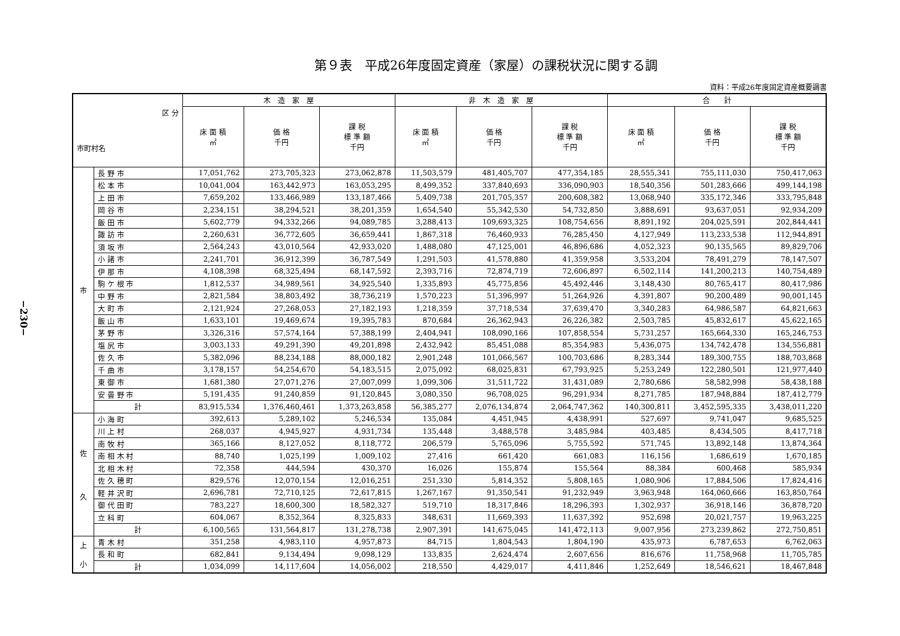−230−
第９表　平成26年度固定資産（家屋）の課税状況に関する調
資料：平成26年度固定資産概要調書
| 区 分 市町村名 | | 木 造 家 屋 | | | 非 木 造 家 屋 | | | 合 計 | | |
| --- | --- | --- | --- | --- | --- | --- | --- | --- | --- | --- |
| | | 床 面 積 ㎡ | 価 格 千円 | 課 税 標 準 額 千円 | 床 面 積 ㎡ | 価 格 千円 | 課 税 標 準 額 千円 | 床 面 積 ㎡ | 価 格 千円 | 課 税 標 準 額 千円 |
| 市 | 長 野 市 | 17,051,762 | 273,705,323 | 273,062,878 | 11,503,579 | 481,405,707 | 477,354,185 | 28,555,341 | 755,111,030 | 750,417,063 |
| | 松 本 市 | 10,041,004 | 163,442,973 | 163,053,295 | 8,499,352 | 337,840,693 | 336,090,903 | 18,540,356 | 501,283,666 | 499,144,198 |
| | 上 田 市 | 7,659,202 | 133,466,989 | 133,187,466 | 5,409,738 | 201,705,357 | 200,608,382 | 13,068,940 | 335,172,346 | 333,795,848 |
| | 岡 谷 市 | 2,234,151 | 38,294,521 | 38,201,359 | 1,654,540 | 55,342,530 | 54,732,850 | 3,888,691 | 93,637,051 | 92,934,209 |
| | 飯 田 市 | 5,602,779 | 94,332,266 | 94,089,785 | 3,288,413 | 109,693,325 | 108,754,656 | 8,891,192 | 204,025,591 | 202,844,441 |
| | 諏 訪 市 | 2,260,631 | 36,772,605 | 36,659,441 | 1,867,318 | 76,460,933 | 76,285,450 | 4,127,949 | 113,233,538 | 112,944,891 |
| | 須 坂 市 | 2,564,243 | 43,010,564 | 42,933,020 | 1,488,080 | 47,125,001 | 46,896,686 | 4,052,323 | 90,135,565 | 89,829,706 |
| | 小 諸 市 | 2,241,701 | 36,912,399 | 36,787,549 | 1,291,503 | 41,578,880 | 41,359,958 | 3,533,204 | 78,491,279 | 78,147,507 |
| | 伊 那 市 | 4,108,398 | 68,325,494 | 68,147,592 | 2,393,716 | 72,874,719 | 72,606,897 | 6,502,114 | 141,200,213 | 140,754,489 |
| | 駒 ケ 根 市 | 1,812,537 | 34,989,561 | 34,925,540 | 1,335,893 | 45,775,856 | 45,492,446 | 3,148,430 | 80,765,417 | 80,417,986 |
| | 中 野 市 | 2,821,584 | 38,803,492 | 38,736,219 | 1,570,223 | 51,396,997 | 51,264,926 | 4,391,807 | 90,200,489 | 90,001,145 |
| | 大 町 市 | 2,121,924 | 27,268,053 | 27,182,193 | 1,218,359 | 37,718,534 | 37,639,470 | 3,340,283 | 64,986,587 | 64,821,663 |
| | 飯 山 市 | 1,633,101 | 19,469,674 | 19,395,783 | 870,684 | 26,362,943 | 26,226,382 | 2,503,785 | 45,832,617 | 45,622,165 |
| | 茅 野 市 | 3,326,316 | 57,574,164 | 57,388,199 | 2,404,941 | 108,090,166 | 107,858,554 | 5,731,257 | 165,664,330 | 165,246,753 |
| | 塩 尻 市 | 3,003,133 | 49,291,390 | 49,201,898 | 2,432,942 | 85,451,088 | 85,354,983 | 5,436,075 | 134,742,478 | 134,556,881 |
| | 佐 久 市 | 5,382,096 | 88,234,188 | 88,000,182 | 2,901,248 | 101,066,567 | 100,703,686 | 8,283,344 | 189,300,755 | 188,703,868 |
| | 千 曲 市 | 3,178,157 | 54,254,670 | 54,183,515 | 2,075,092 | 68,025,831 | 67,793,925 | 5,253,249 | 122,280,501 | 121,977,440 |
| | 東 御 市 | 1,681,380 | 27,071,276 | 27,007,099 | 1,099,306 | 31,511,722 | 31,431,089 | 2,780,686 | 58,582,998 | 58,438,188 |
| | 安 曇 野 市 | 5,191,435 | 91,240,859 | 91,120,845 | 3,080,350 | 96,708,025 | 96,291,934 | 8,271,785 | 187,948,884 | 187,412,779 |
| | 計 | 83,915,534 | 1,376,460,461 | 1,373,263,858 | 56,385,277 | 2,076,134,874 | 2,064,747,362 | 140,300,811 | 3,452,595,335 | 3,438,011,220 |
| 佐 久 | 小 海 町 | 392,613 | 5,289,102 | 5,246,534 | 135,084 | 4,451,945 | 4,438,991 | 527,697 | 9,741,047 | 9,685,525 |
| | 川 上 村 | 268,037 | 4,945,927 | 4,931,734 | 135,448 | 3,488,578 | 3,485,984 | 403,485 | 8,434,505 | 8,417,718 |
| | 南 牧 村 | 365,166 | 8,127,052 | 8,118,772 | 206,579 | 5,765,096 | 5,755,592 | 571,745 | 13,892,148 | 13,874,364 |
| | 南 相 木 村 | 88,740 | 1,025,199 | 1,009,102 | 27,416 | 661,420 | 661,083 | 116,156 | 1,686,619 | 1,670,185 |
| | 北 相 木 村 | 72,358 | 444,594 | 430,370 | 16,026 | 155,874 | 155,564 | 88,384 | 600,468 | 585,934 |
| | 佐 久 穂 町 | 829,576 | 12,070,154 | 12,016,251 | 251,330 | 5,814,352 | 5,808,165 | 1,080,906 | 17,884,506 | 17,824,416 |
| | 軽 井 沢 町 | 2,696,781 | 72,710,125 | 72,617,815 | 1,267,167 | 91,350,541 | 91,232,949 | 3,963,948 | 164,060,666 | 163,850,764 |
| | 御 代 田 町 | 783,227 | 18,600,300 | 18,582,327 | 519,710 | 18,317,846 | 18,296,393 | 1,302,937 | 36,918,146 | 36,878,720 |
| | 立 科 町 | 604,067 | 8,352,364 | 8,325,833 | 348,631 | 11,669,393 | 11,637,392 | 952,698 | 20,021,757 | 19,963,225 |
| | 計 | 6,100,565 | 131,564,817 | 131,278,738 | 2,907,391 | 141,675,045 | 141,472,113 | 9,007,956 | 273,239,862 | 272,750,851 |
| 上 小 | 青 木 村 | 351,258 | 4,983,110 | 4,957,873 | 84,715 | 1,804,543 | 1,804,190 | 435,973 | 6,787,653 | 6,762,063 |
| | 長 和 町 | 682,841 | 9,134,494 | 9,098,129 | 133,835 | 2,624,474 | 2,607,656 | 816,676 | 11,758,968 | 11,705,785 |
| | 計 | 1,034,099 | 14,117,604 | 14,056,002 | 218,550 | 4,429,017 | 4,411,846 | 1,252,649 | 18,546,621 | 18,467,848 |